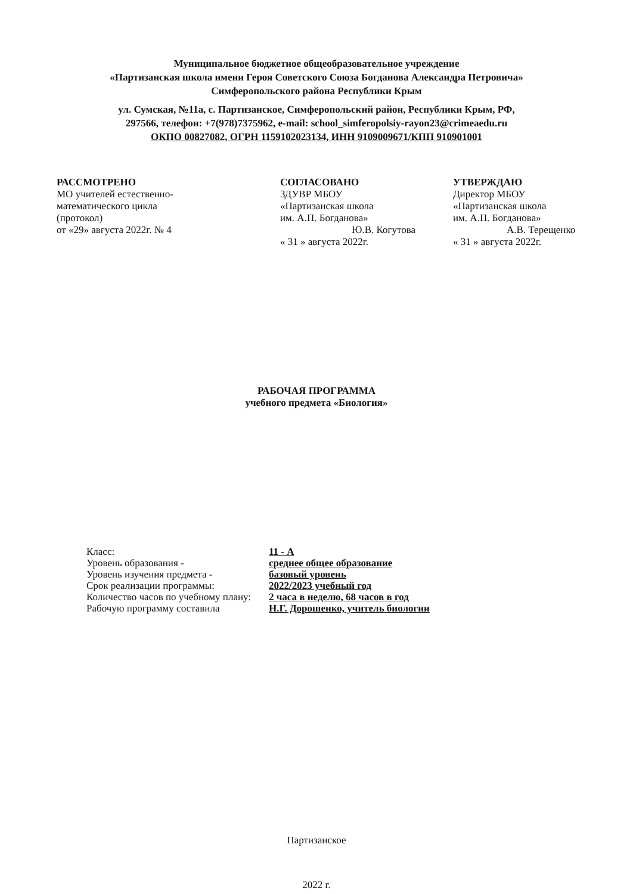Муниципальное бюджетное общеобразовательное учреждение
«Партизанская школа имени Героя Советского Союза Богданова Александра Петровича»
Симферопольского района Республики Крым
ул. Сумская, №11а, с. Партизанское, Симферопольский район, Республики Крым, РФ,
297566, телефон: +7(978)7375962, e-mail: school_simferopolsiy-rayon23@crimeaedu.ru
ОКПО 00827082, ОГРН 1159102023134, ИНН 9109009671/КПП 910901001
РАССМОТРЕНО
МО учителей естественно-
математического цикла
(протокол)
от «29» августа 2022г. № 4
СОГЛАСОВАНО
ЗДУВР МБОУ
«Партизанская школа
им. А.П. Богданова»
Ю.В. Когутова
« 31 » августа 2022г.
УТВЕРЖДАЮ
Директор МБОУ
«Партизанская школа
им. А.П. Богданова»
А.В. Терещенко
« 31 » августа 2022г.
РАБОЧАЯ ПРОГРАММА
учебного предмета «Биология»
| Класс: | 11 - А |
| Уровень образования - | среднее общее образование |
| Уровень изучения предмета - | базовый уровень |
| Срок реализации программы: | 2022/2023 учебный год |
| Количество часов по учебному плану: | 2 часа в неделю, 68 часов в год |
| Рабочую программу составила | Н.Г. Дорошенко, учитель биологии |
Партизанское
2022 г.